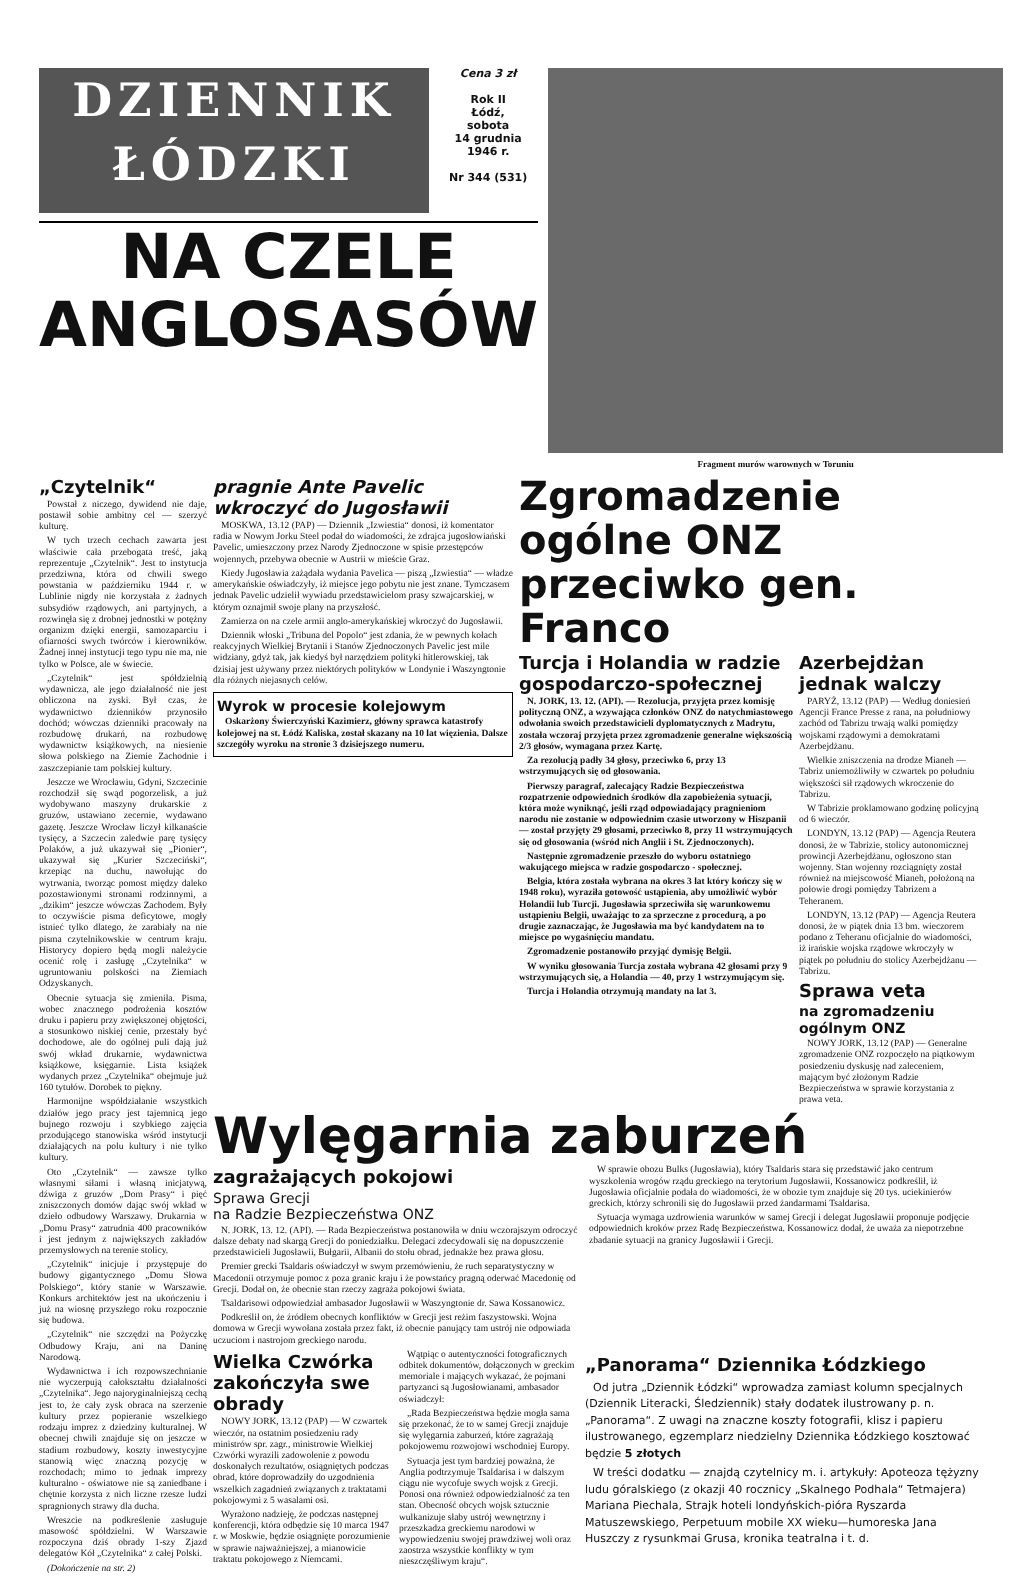DZIENNIK
ŁÓDZKI
Cena 3 zł
Rok II
Łódź,
sobota
14 grudnia
1946 r.
Nr 344 (531)
NA CZELE
ANGLOSASÓW
Fragment murów warownych w Toruniu
„Czytelnik“
Powstał z niczego, dywidend nie daje, postawił sobie ambitny cel — szerzyć kulturę.
W tych trzech cechach zawarta jest właściwie cała przebogata treść, jaką reprezentuje „Czytelnik“. Jest to instytucja przedziwna, która od chwili swego powstania w październiku 1944 r. w Lublinie nigdy nie korzystała z żadnych subsydiów rządowych, ani partyjnych, a rozwinęła się z drobnej jednostki w potężny organizm dzięki energii, samozaparciu i ofiarności swych twórców i kierowników. Żadnej innej instytucji tego typu nie ma, nie tylko w Polsce, ale w świecie.
„Czytelnik“ jest spółdzielnią wydawnicza, ale jego działalność nie jest obliczona na zyski. Był czas, że wydawnictwo dzienników przynosiło dochód; wówczas dzienniki pracowały na rozbudowę drukarń, na rozbudowę wydawnictw książkowych, na niesienie słowa polskiego na Ziemie Zachodnie i zaszczepianie tam polskiej kultury.
Jeszcze we Wrocławiu, Gdyni, Szczecinie rozchodził się swąd pogorzelisk, a już wydobywano maszyny drukarskie z gruzów, ustawiano zecernie, wydawano gazetę. Jeszcze Wrocław liczył kilkanaście tysięcy, a Szczecin zaledwie parę tysięcy Polaków, a już ukazywał się „Pionier“, ukazywał się „Kurier Szczeciński“, krzepiąc na duchu, nawołując do wytrwania, tworząc pomost między daleko pozostawionymi stronami rodzinnymi, a „dzikim“ jeszcze wówczas Zachodem. Były to oczywiście pisma deficytowe, mogły istnieć tylko dlatego, że zarabiały na nie pisma czytelnikowskie w centrum kraju. Historycy dopiero będą mogli należycie ocenić rolę i zasługę „Czytelnika“ w ugruntowaniu polskości na Ziemiach Odzyskanych.
Obecnie sytuacja się zmieniła. Pisma, wobec znacznego podrożenia kosztów druku i papieru przy zwiększonej objętości, a stosunkowo niskiej cenie, przestały być dochodowe, ale do ogólnej puli dają już swój wkład drukarnie, wydawnictwa książkowe, księgarnie. Lista książek wydanych przez „Czytelnika“ obejmuje już 160 tytułów. Dorobek to piękny.
Harmonijne współdziałanie wszystkich działów jego pracy jest tajemnicą jego bujnego rozwoju i szybkiego zajęcia przodującego stanowiska wśród instytucji działających na polu kultury i nie tylko kultury.
Oto „Czytelnik“ — zawsze tylko własnymi siłami i własną inicjatywą, dźwiga z gruzów „Dom Prasy“ i pięć zniszczonych domów dając swój wkład w dzieło odbudowy Warszawy. Drukarnia w „Domu Prasy“ zatrudnia 400 pracowników i jest jednym z największych zakładów przemysłowych na terenie stolicy.
„Czytelnik“ inicjuje i przystępuje do budowy gigantycznego „Domu Słowa Polskiego“, który stanie w Warszawie. Konkurs architektów jest na ukończeniu i już na wiosnę przyszłego roku rozpocznie się budowa.
„Czytelnik“ nie szczędzi na Pożyczkę Odbudowy Kraju, ani na Daninę Narodową.
Wydawnictwa i ich rozpowszechnianie nie wyczerpują całokształtu działalności „Czytelnika“. Jego najoryginalniejszą cechą jest to, że cały zysk obraca na szerzenie kultury przez popieranie wszelkiego rodzaju imprez z dziedziny kulturalnej. W obecnej chwili znajduje się on jeszcze w stadium rozbudowy, koszty inwestycyjne stanowią więc znaczną pozycję w rozchodach; mimo to jednak imprezy kulturalno - oświatowe nie są zaniedbane i chętnie korzysta z nich liczne rzesze ludzi spragnionych strawy dla ducha.
Wreszcie na podkreślenie zasługuje masowość spółdzielni. W Warszawie rozpoczyna dziś obrady 1-szy Zjazd delegatów Kół „Czytelnika“ z całej Polski.
(Dokończenie na str. 2)
pragnie Ante Pavelic wkroczyć do Jugosławii
MOSKWA, 13.12 (PAP) — Dziennik „Izwiestia“ donosi, iż komentator radia w Nowym Jorku Steel podał do wiadomości, że zdrajca jugosłowiański Pavelic, umieszczony przez Narody Zjednoczone w spisie przestępców wojennych, przebywa obecnie w Austrii w mieście Graz.
Kiedy Jugosławia zażądała wydania Pavelica — piszą „Izwiestia“ — władze amerykańskie oświadczyły, iż miejsce jego pobytu nie jest znane. Tymczasem jednak Pavelic udzielił wywiadu przedstawicielom prasy szwajcarskiej, w którym oznajmił swoje plany na przyszłość.
Zamierza on na czele armii anglo-amerykańskiej wkroczyć do Jugosławii.
Dziennik włoski „Tribuna del Popolo“ jest zdania, że w pewnych kołach reakcyjnych Wielkiej Brytanii i Stanów Zjednoczonych Pavelic jest mile widziany, gdyż tak, jak kiedyś był narzędziem polityki hitlerowskiej, tak dzisiaj jest używany przez niektórych polityków w Londynie i Waszyngtonie dla różnych niejasnych celów.
Wyrok w procesie kolejowym
Oskarżony Świerczyński Kazimierz, główny sprawca katastrofy kolejowej na st. Łódź Kaliska, został skazany na 10 lat więzienia. Dalsze szczegóły wyroku na stronie 3 dzisiejszego numeru.
Zgromadzenie ogólne ONZ przeciwko gen. Franco
Turcja i Holandia w radzie gospodarczo-społecznej
N. JORK, 13. 12. (API). — Rezolucja, przyjęta przez komisję polityczną ONZ, a wzywająca członków ONZ do natychmiastowego odwołania swoich przedstawicieli dyplomatycznych z Madrytu, została wczoraj przyjęta przez zgromadzenie generalne większością 2/3 głosów, wymagana przez Kartę.
Za rezolucją padły 34 głosy, przeciwko 6, przy 13 wstrzymujących się od głosowania.
Pierwszy paragraf, zalecający Radzie Bezpieczeństwa rozpatrzenie odpowiednich środków dla zapobieżenia sytuacji, która może wyniknąć, jeśli rząd odpowiadający pragnieniom narodu nie zostanie w odpowiednim czasie utworzony w Hiszpanii — został przyjęty 29 głosami, przeciwko 8, przy 11 wstrzymujących się od głosowania (wśród nich Anglii i St. Zjednoczonych).
Następnie zgromadzenie przeszło do wyboru ostatniego wakującego miejsca w radzie gospodarczo - społecznej.
Belgia, która została wybrana na okres 3 lat który kończy się w 1948 roku), wyraziła gotowość ustąpienia, aby umożliwić wybór Holandii lub Turcji. Jugosławia sprzeciwiła się warunkowemu ustąpieniu Belgii, uważając to za sprzeczne z procedurą, a po drugie zaznaczając, że Jugosławia ma być kandydatem na to miejsce po wygaśnięciu mandatu.
Zgromadzenie postanowiło przyjąć dymisję Belgii.
W wyniku głosowania Turcja została wybrana 42 głosami przy 9 wstrzymujących się, a Holandia — 40, przy 1 wstrzymującym się.
Turcja i Holandia otrzymują mandaty na lat 3.
Azerbejdżan jednak walczy
PARYŻ, 13.12 (PAP) — Według doniesień Agencji France Presse z rana, na południowy zachód od Tabrizu trwają walki pomiędzy wojskami rządowymi a demokratami Azerbejdżanu.
Wielkie zniszczenia na drodze Mianeh — Tabriz uniemożliwiły w czwartek po południu większości sił rządowych wkroczenie do Tabrizu.
W Tabrizie proklamowano godzinę policyjną od 6 wieczór.
LONDYN, 13.12 (PAP) — Agencja Reutera donosi, że w Tabrizie, stolicy autonomicznej prowincji Azerbejdżanu, ogłoszono stan wojenny. Stan wojenny rozciągnięty został również na miejscowość Mianeh, położoną na połowie drogi pomiędzy Tabrizem a Teheranem.
LONDYN, 13.12 (PAP) — Agencja Reutera donosi, że w piątek dnia 13 bm. wieczorem podano z Teheranu oficjalnie do wiadomości, iż irańskie wojska rządowe wkroczyły w piątek po południu do stolicy Azerbejdżanu — Tabrizu.
Sprawa veta
na zgromadzeniu ogólnym ONZ
NOWY JORK, 13.12 (PAP) — Generalne zgromadzenie ONZ rozpoczęło na piątkowym posiedzeniu dyskusję nad zaleceniem, mającym być złożonym Radzie Bezpieczeństwa w sprawie korzystania z prawa veta.
Wylęgarnia zaburzeń
zagrażających pokojowi
Sprawa Grecji
na Radzie Bezpieczeństwa ONZ
N. JORK, 13. 12. (API). — Rada Bezpieczeństwa postanowiła w dniu wczorajszym odroczyć dalsze debaty nad skargą Grecji do poniedziałku. Delegaci zdecydowali się na dopuszczenie przedstawicieli Jugosławii, Bułgarii, Albanii do stołu obrad, jednakże bez prawa głosu.
Premier grecki Tsaldaris oświadczył w swym przemówieniu, że ruch separatystyczny w Macedonii otrzymuje pomoc z poza granic kraju i że powstańcy pragną oderwać Macedonię od Grecji. Dodał on, że obecnie stan rzeczy zagraża pokojowi świata.
Tsaldarisowi odpowiedział ambasador Jugosławii w Waszyngtonie dr. Sawa Kossanowicz.
Podkreślił on, że źródłem obecnych konfliktów w Grecji jest reżim faszystowski. Wojna domowa w Grecji wywołana została przez fakt, iż obecnie panujący tam ustrój nie odpowiada uczuciom i nastrojom greckiego narodu.
W sprawie obozu Bulks (Jugosławia), który Tsaldaris stara się przedstawić jako centrum wyszkolenia wrogów rządu greckiego na terytorium Jugosławii, Kossanowicz podkreślił, iż Jugosławia oficjalnie podała do wiadomości, że w obozie tym znajduje się 20 tys. uciekinierów greckich, którzy schronili się do Jugosławii przed żandarmami Tsaldarisa.
Sytuacja wymaga uzdrowienia warunków w samej Grecji i delegat Jugosławii proponuje podjęcie odpowiednich kroków przez Radę Bezpieczeństwa. Kossanowicz dodał, że uważa za niepotrzebne zbadanie sytuacji na granicy Jugosławii i Grecji.
Wielka Czwórka zakończyła swe obrady
NOWY JORK, 13.12 (PAP) — W czwartek wieczór, na ostatnim posiedzeniu rady ministrów spr. zagr., ministrowie Wielkiej Czwórki wyrazili zadowolenie z powodu doskonałych rezultatów, osiągniętych podczas obrad, które doprowadziły do uzgodnienia wszelkich zagadnień związanych z traktatami pokojowymi z 5 wasalami osi.
Wyrażono nadzieję, że podczas następnej konferencji, która odbędzie się 10 marca 1947 r. w Moskwie, będzie osiągnięte porozumienie w sprawie najważniejszej, a mianowicie traktatu pokojowego z Niemcami.
Wątpiąc o autentyczności fotograficznych odbitek dokumentów, dołączonych w greckim memoriale i mających wykazać, że pojmani partyzanci są Jugosłowianami, ambasador oświadczył:
„Rada Bezpieczeństwa będzie mogła sama się przekonać, że to w samej Grecji znajduje się wylęgarnia zaburzeń, które zagrażają pokojowemu rozwojowi wschodniej Europy.
Sytuacja jest tym bardziej poważna, że Anglia podtrzymuje Tsaldarisa i w dalszym ciągu nie wycofuje swych wojsk z Grecji. Ponosi ona również odpowiedzialność za ten stan. Obecność obcych wojsk sztucznie wulkanizuje słaby ustrój wewnętrzny i przeszkadza greckiemu narodowi w wypowiedzeniu swojej prawdziwej woli oraz zaostrza wszystkie konflikty w tym nieszczęśliwym kraju“.
„Panorama“ Dziennika Łódzkiego
Od jutra „Dziennik Łódzki“ wprowadza zamiast kolumn specjalnych (Dziennik Literacki, Śledziennik) stały dodatek ilustrowany p. n. „Panorama“. Z uwagi na znaczne koszty fotografii, klisz i papieru ilustrowanego, egzemplarz niedzielny Dziennika Łódzkiego kosztować będzie 5 złotych
W treści dodatku — znajdą czytelnicy m. i. artykuły: Apoteoza tężyzny ludu góralskiego (z okazji 40 rocznicy „Skalnego Podhala“ Tetmajera) Mariana Piechala, Strajk hoteli londyńskich-pióra Ryszarda Matuszewskiego, Perpetuum mobile XX wieku—humoreska Jana Huszczy z rysunkmai Grusa, kronika teatralna i t. d.